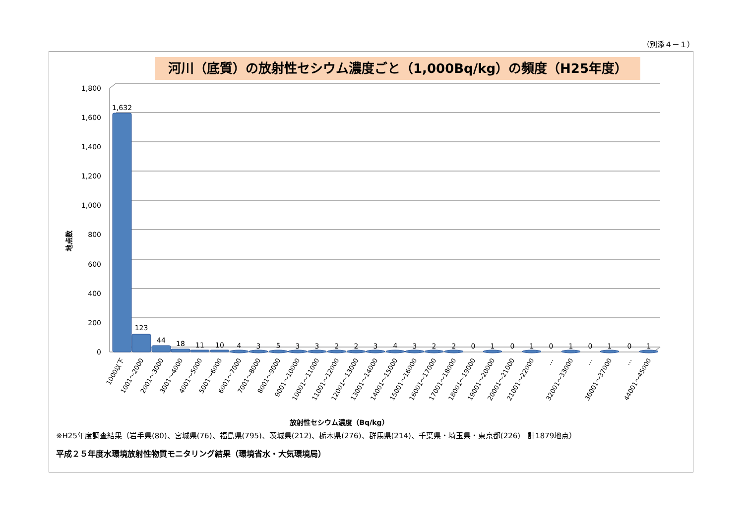（別添４－１）
河川（底質）の放射性セシウム濃度ごと（1,000Bq/kg）の頻度（H25年度）
0
200
400
600
800
1,000
1,200
1,400
1,600
1,800
地点数
1,632
123
44
18
11
10
4
3
5
3
3
2
2
3
4
3
2
2
0
1
0
1
0
1
0
1
0
1
1000以下
1001～2000
2001～3000
3001～4000
4001～5000
5001～6000
6001～7000
7001～8000
8001～9000
9001～10000
10001～11000
11001～12000
12001～13000
13001～14000
14001～15000
15001～16000
16001～17000
17001～18000
18001～19000
19001～20000
20001～21000
21001～22000
…
32001～33000
…
36001～37000
…
44001～45000
放射性セシウム濃度（Bq/kg）
※H25年度調査結果（岩手県(80)、宮城県(76)、福島県(795)、茨城県(212)、栃木県(276)、群馬県(214)、千葉県・埼玉県・東京都(226)　計1879地点）
平成２５年度水環境放射性物質モニタリング結果（環境省水・大気環境局）